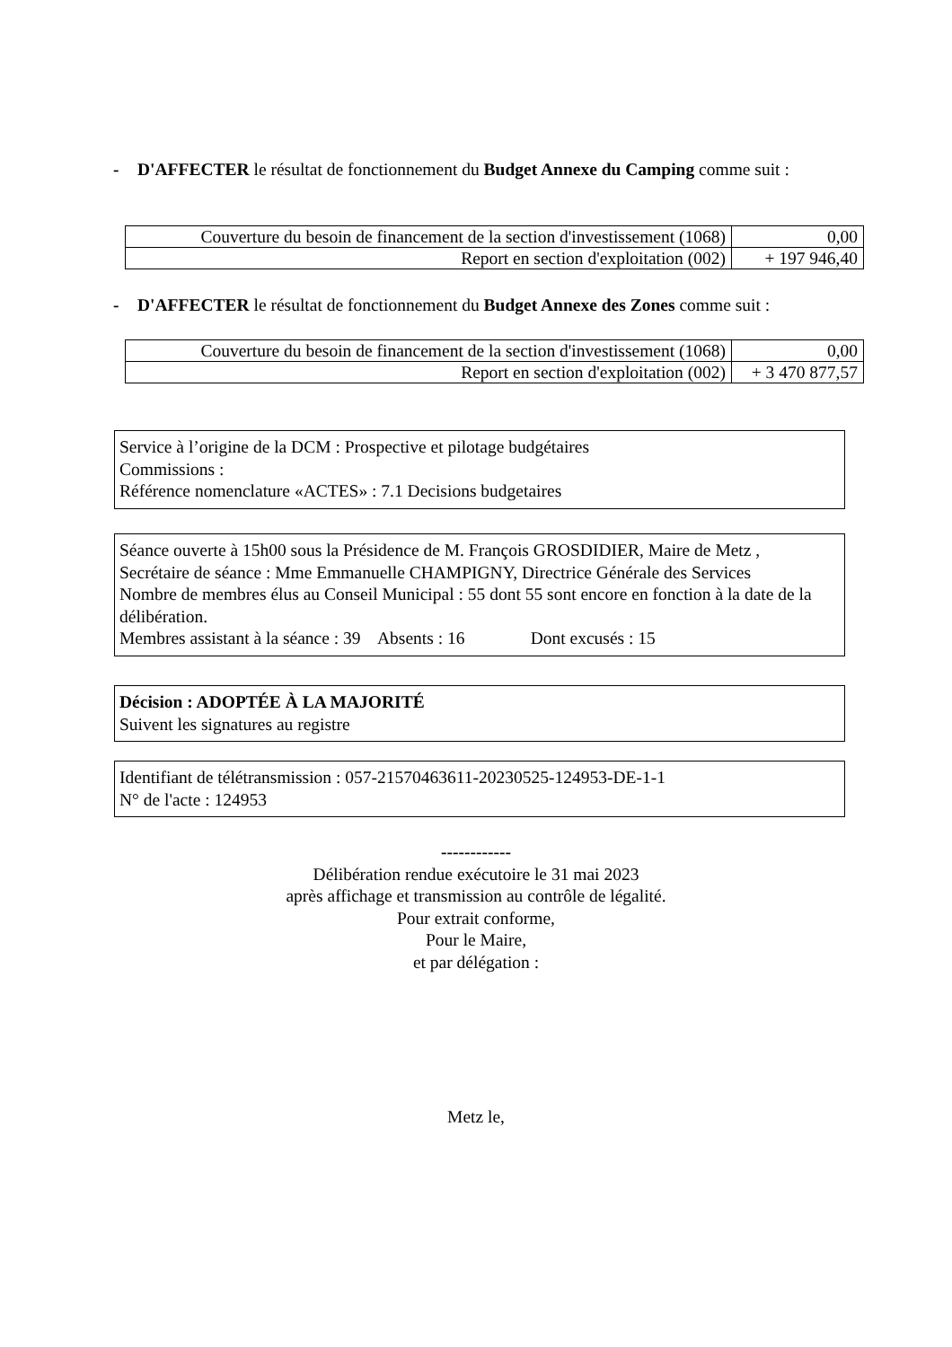- D'AFFECTER le résultat de fonctionnement du Budget Annexe du Camping comme suit :
| Couverture du besoin de financement de la section d'investissement (1068) | 0,00 |
| Report en section d'exploitation (002) | + 197 946,40 |
- D'AFFECTER le résultat de fonctionnement du Budget Annexe des Zones comme suit :
| Couverture du besoin de financement de la section d'investissement (1068) | 0,00 |
| Report en section d'exploitation (002) | + 3 470 877,57 |
Service à l’origine de la DCM : Prospective et pilotage budgétaires
Commissions :
Référence nomenclature «ACTES» : 7.1 Decisions budgetaires
Séance ouverte à 15h00 sous la Présidence de M. François GROSDIDIER, Maire de Metz ,
Secrétaire de séance : Mme Emmanuelle CHAMPIGNY, Directrice Générale des Services
Nombre de membres élus au Conseil Municipal : 55 dont 55 sont encore en fonction à la date de la délibération.
Membres assistant à la séance : 39 Absents : 16 Dont excusés : 15
Décision : ADOPTÉE À LA MAJORITÉ
Suivent les signatures au registre
Identifiant de télétransmission : 057-21570463611-20230525-124953-DE-1-1
N° de l'acte : 124953
------------
Délibération rendue exécutoire le 31 mai 2023
après affichage et transmission au contrôle de légalité.
Pour extrait conforme,
Pour le Maire,
et par délégation :
Metz le,